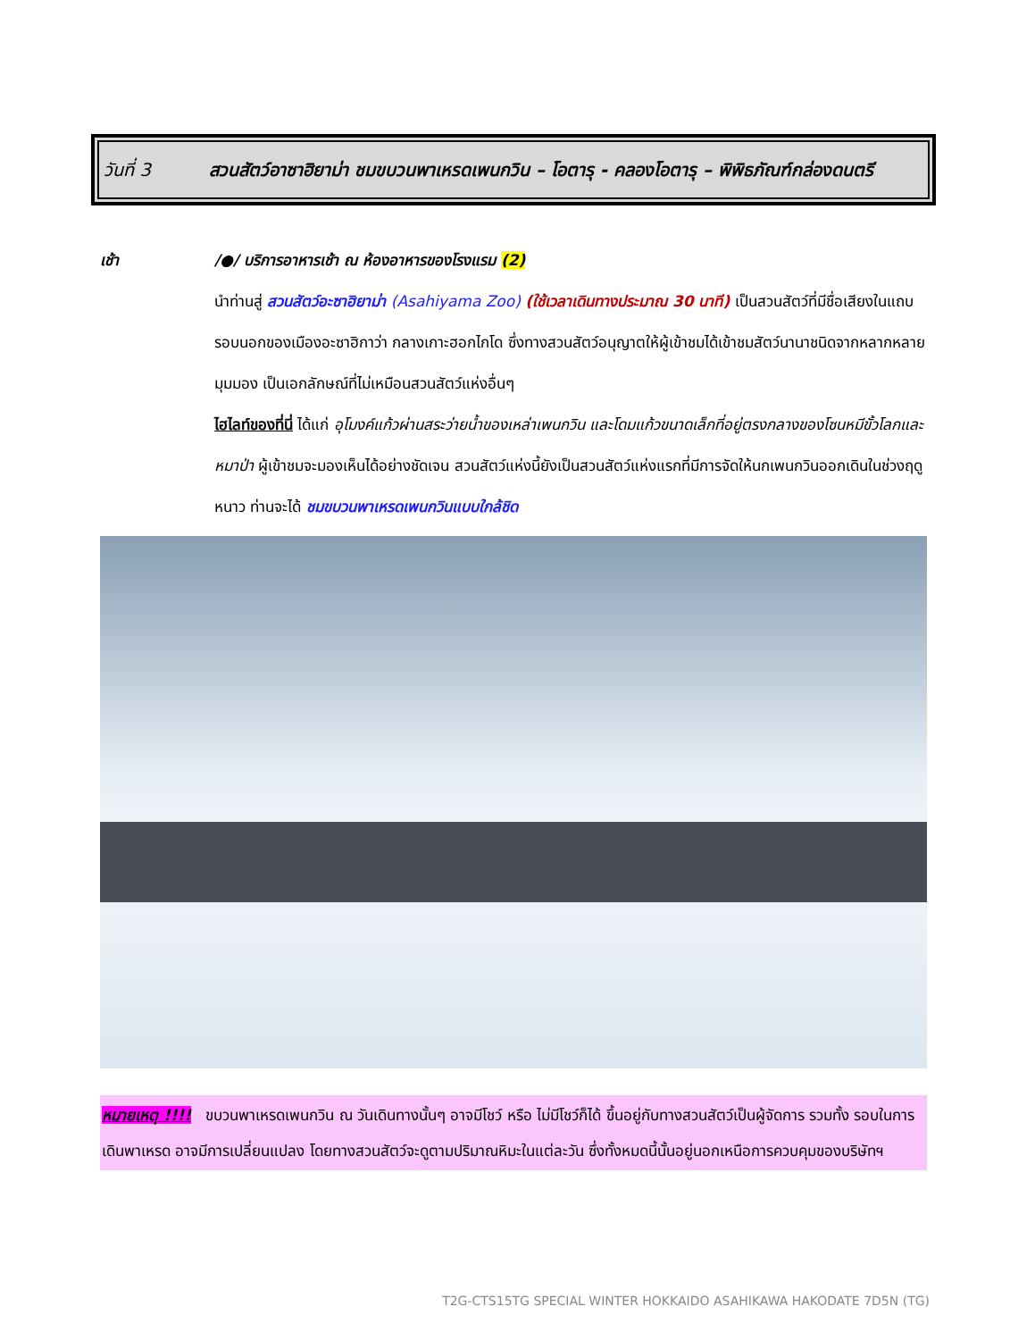วันที่ 3 สวนสัตว์อาซาฮิยาม่า ชมขบวนพาเหรดเพนกวิน – โอตารุ - คลองโอตารุ – พิพิธภัณฑ์กล่องดนตรี
เช้า /●/ บริการอาหารเช้า ณ ห้องอาหารของโรงแรม (2)
นำท่านสู่ สวนสัตว์อะซาฮิยาม่า (Asahiyama Zoo) (ใช้เวลาเดินทางประมาณ 30 นาที) เป็นสวนสัตว์ที่มีชื่อเสียงในแถบรอบนอกของเมืองอะซาฮิกาว่า กลางเกาะฮอกไกโด ซึ่งทางสวนสัตว์อนุญาตให้ผู้เข้าชมได้เข้าชมสัตว์นานาชนิดจากหลากหลายมุมมอง เป็นเอกลักษณ์ที่ไม่เหมือนสวนสัตว์แห่งอื่นๆ
ไฮไลท์ของที่นี่ ได้แก่ อุโมงค์แก้วผ่านสระว่ายน้ำของเหล่าเพนกวิน และโดมแก้วขนาดเล็กที่อยู่ตรงกลางของโซนหมีขั้วโลกและหมาป่า ผู้เข้าชมจะมองเห็นได้อย่างชัดเจน สวนสัตว์แห่งนี้ยังเป็นสวนสัตว์แห่งแรกที่มีการจัดให้นกเพนกวินออกเดินในช่วงฤดูหนาว ท่านจะได้ ชมขบวนพาเหรดเพนกวินแบบใกล้ชิด
หมายเหตุ !!!! ขบวนพาเหรดเพนกวิน ณ วันเดินทางนั้นๆ อาจมีโชว์ หรือ ไม่มีโชว์ก็ได้ ขึ้นอยู่กับทางสวนสัตว์เป็นผู้จัดการ รวมทั้ง รอบในการเดินพาเหรด อาจมีการเปลี่ยนแปลง โดยทางสวนสัตว์จะดูตามปริมาณหิมะในแต่ละวัน ซึ่งทั้งหมดนี้นั้นอยู่นอกเหนือการควบคุมของบริษัทฯ
T2G-CTS15TG SPECIAL WINTER HOKKAIDO ASAHIKAWA HAKODATE 7D5N (TG)